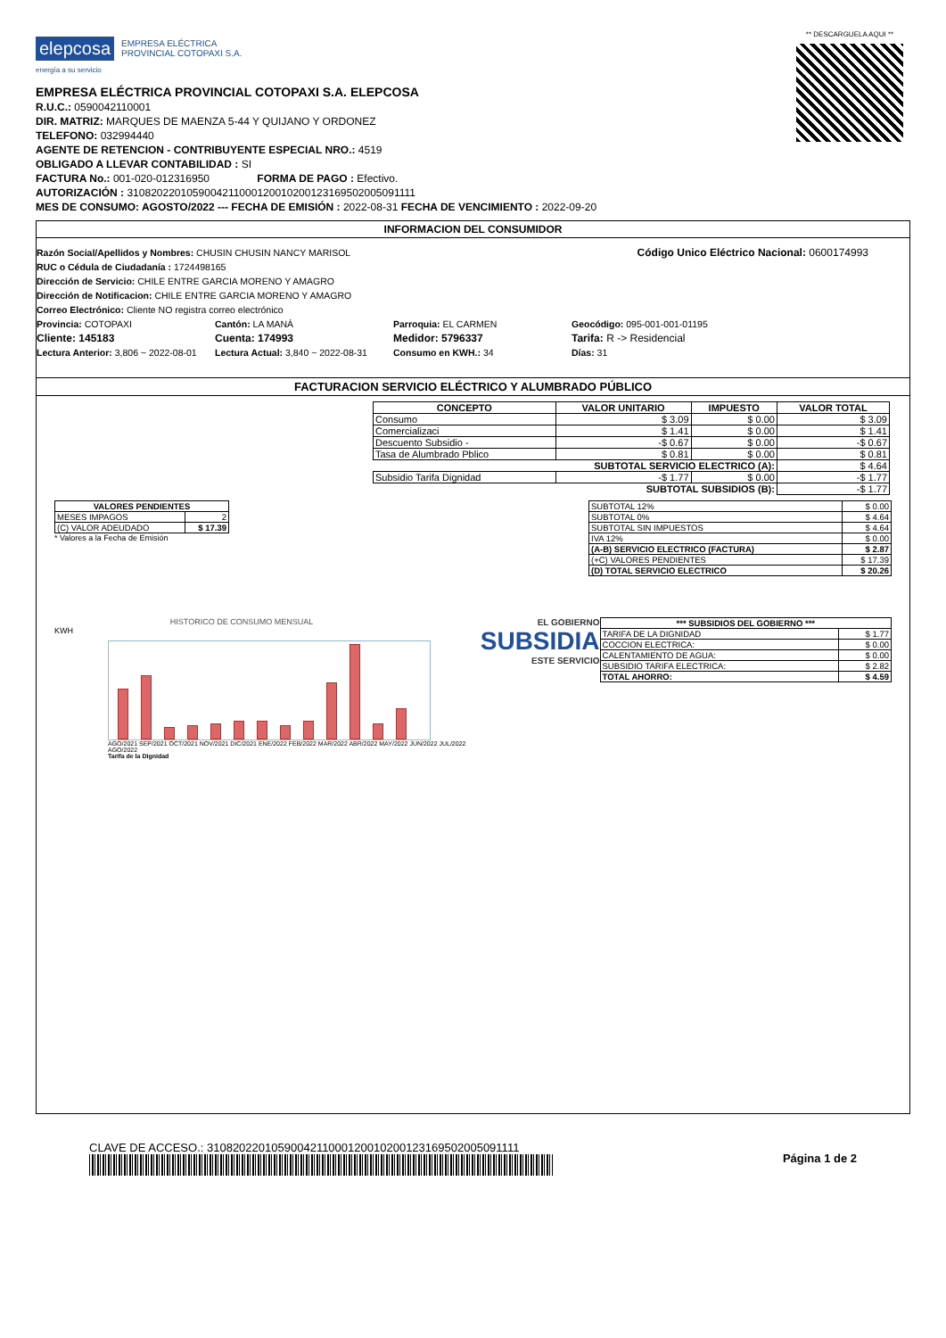elepcosa EMPRESA ELÉCTRICA
PROVINCIAL COTOPAXI S.A.
energía a su servicio
** DESCARGUELA AQUI **
EMPRESA ELÉCTRICA PROVINCIAL COTOPAXI S.A. ELEPCOSA
R.U.C.: 0590042110001
DIR. MATRIZ: MARQUES DE MAENZA 5-44 Y QUIJANO Y ORDONEZ
TELEFONO: 032994440
AGENTE DE RETENCION - CONTRIBUYENTE ESPECIAL NRO.: 4519
OBLIGADO A LLEVAR CONTABILIDAD : SI
FACTURA No.: 001-020-012316950 FORMA DE PAGO : Efectivo.
AUTORIZACIÓN : 3108202201059004211000120010200123169502005091111
MES DE CONSUMO: AGOSTO/2022 --- FECHA DE EMISIÓN : 2022-08-31 FECHA DE VENCIMIENTO : 2022-09-20
INFORMACION DEL CONSUMIDOR
Código Unico Eléctrico Nacional: 0600174993
Razón Social/Apellidos y Nombres: CHUSIN CHUSIN NANCY MARISOL
RUC o Cédula de Ciudadanía : 1724498165
Dirección de Servicio: CHILE ENTRE GARCIA MORENO Y AMAGRO
Dirección de Notificacion: CHILE ENTRE GARCIA MORENO Y AMAGRO
Correo Electrónico: Cliente NO registra correo electrónico
Provincia: COTOPAXI Cantón: LA MANÁ Parroquia: EL CARMEN Geocódigo: 095-001-001-01195
Cliente: 145183 Cuenta: 174993 Medidor: 5796337 Tarifa: R -> Residencial
Lectura Anterior: 3,806 ~ 2022-08-01
Lectura Actual: 3,840 ~ 2022-08-31
Consumo en KWH.: 34 Días: 31
FACTURACION SERVICIO ELÉCTRICO Y ALUMBRADO PÚBLICO
| CONCEPTO | VALOR UNITARIO | IMPUESTO | VALOR TOTAL |
| --- | --- | --- | --- |
| Consumo | $ 3.09 | $ 0.00 | $ 3.09 |
| Comercializaci | $ 1.41 | $ 0.00 | $ 1.41 |
| Descuento Subsidio - | -$ 0.67 | $ 0.00 | -$ 0.67 |
| Tasa de Alumbrado Pblico | $ 0.81 | $ 0.00 | $ 0.81 |
| SUBTOTAL SERVICIO ELECTRICO (A): | | | $ 4.64 |
| Subsidio Tarifa Dignidad | -$ 1.77 | $ 0.00 | -$ 1.77 |
| SUBTOTAL SUBSIDIOS (B): | | | -$ 1.77 |
| VALORES PENDIENTES | |
| --- | --- |
| MESES IMPAGOS | 2 |
| (C) VALOR ADEUDADO | $ 17.39 |
* Valores a la Fecha de Emisión
| SUBTOTAL 12% | $ 0.00 |
| SUBTOTAL 0% | $ 4.64 |
| SUBTOTAL SIN IMPUESTOS | $ 4.64 |
| IVA 12% | $ 0.00 |
| (A-B) SERVICIO ELECTRICO (FACTURA) | $ 2.87 |
| (+C) VALORES PENDIENTES | $ 17.39 |
| (D) TOTAL SERVICIO ELECTRICO | $ 20.26 |
HISTORICO DE CONSUMO MENSUAL
KWH
AGO/2021 SEP/2021 OCT/2021 NOV/2021 DIC/2021 ENE/2022 FEB/2022 MAR/2022 ABR/2022 MAY/2022 JUN/2022 JUL/2022 AGO/2022
Tarifa de la Dignidad
EL GOBIERNO
SUBSIDIA
ESTE SERVICIO
| *** SUBSIDIOS DEL GOBIERNO *** | |
| --- | --- |
| TARIFA DE LA DIGNIDAD | $ 1.77 |
| COCCION ELECTRICA: | $ 0.00 |
| CALENTAMIENTO DE AGUA: | $ 0.00 |
| SUBSIDIO TARIFA ELECTRICA: | $ 2.82 |
| TOTAL AHORRO: | $ 4.59 |
CLAVE DE ACCESO.: 3108202201059004211000120010200123169502005091111
Página 1 de 2